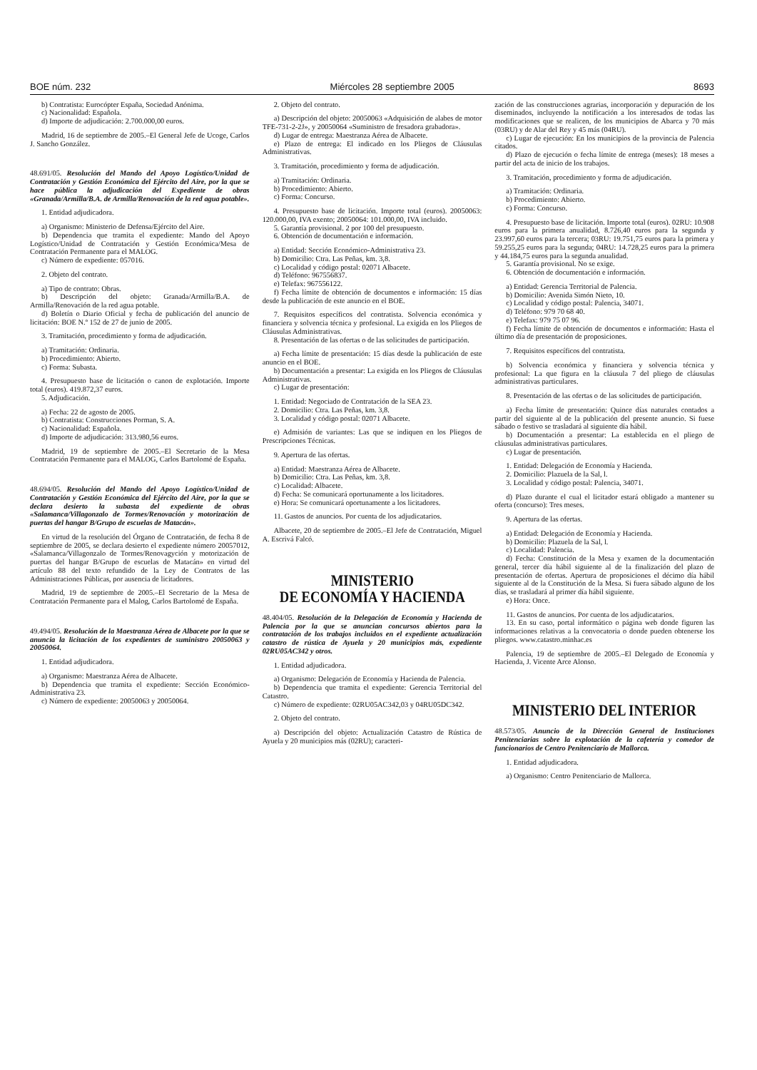BOE núm. 232 Miércoles 28 septiembre 2005 8693
b) Contratista: Eurocópter España, Sociedad Anónima.
c) Nacionalidad: Española.
d) Importe de adjudicación: 2.700.000,00 euros.
Madrid, 16 de septiembre de 2005.–El General Jefe de Ucoge, Carlos J. Sancho González.
48.691/05. Resolución del Mando del Apoyo Logístico/Unidad de Contratación y Gestión Económica del Ejército del Aire, por la que se hace pública la adjudicación del Expediente de obras «Granada/Armilla/B.A. de Armilla/Renovación de la red agua potable».
1. Entidad adjudicadora.
a) Organismo: Ministerio de Defensa/Ejército del Aire.
b) Dependencia que tramita el expediente: Mando del Apoyo Logístico/Unidad de Contratación y Gestión Económica/Mesa de Contratación Permanente para el MALOG.
c) Número de expediente: 057016.
2. Objeto del contrato.
a) Tipo de contrato: Obras.
b) Descripción del objeto: Granada/Armilla/B.A. de Armilla/Renovación de la red agua potable.
d) Boletín o Diario Oficial y fecha de publicación del anuncio de licitación: BOE N.º 152 de 27 de junio de 2005.
3. Tramitación, procedimiento y forma de adjudicación.
a) Tramitación: Ordinaria.
b) Procedimiento: Abierto.
c) Forma: Subasta.
4. Presupuesto base de licitación o canon de explotación. Importe total (euros). 419.872,37 euros.
5. Adjudicación.
a) Fecha: 22 de agosto de 2005.
b) Contratista: Construcciones Porman, S. A.
c) Nacionalidad: Española.
d) Importe de adjudicación: 313.980,56 euros.
Madrid, 19 de septiembre de 2005.–El Secretario de la Mesa Contratación Permanente para el MALOG, Carlos Bartolomé de España.
48.694/05. Resolución del Mando del Apoyo Logístico/Unidad de Contratación y Gestión Económica del Ejército del Aire, por la que se declara desierto la subasta del expediente de obras «Salamanca/Villagonzalo de Tormes/Renovación y motorización de puertas del hangar B/Grupo de escuelas de Matacán».
En virtud de la resolución del Órgano de Contratación, de fecha 8 de septiembre de 2005, se declara desierto el expediente número 20057012, «Salamanca/Villagonzalo de Tormes/Renovagyción y motorización de puertas del hangar B/Grupo de escuelas de Matacán» en virtud del artículo 88 del texto refundido de la Ley de Contratos de las Administraciones Públicas, por ausencia de licitadores.
Madrid, 19 de septiembre de 2005.–El Secretario de la Mesa de Contratación Permanente para el Malog, Carlos Bartolomé de España.
49.494/05. Resolución de la Maestranza Aérea de Albacete por la que se anuncia la licitación de los expedientes de suministro 20050063 y 20050064.
1. Entidad adjudicadora.
a) Organismo: Maestranza Aérea de Albacete.
b) Dependencia que tramita el expediente: Sección Económico-Administrativa 23.
c) Número de expediente: 20050063 y 20050064.
2. Objeto del contrato.
a) Descripción del objeto: 20050063 «Adquisición de alabes de motor TFE-731-2-2J», y 20050064 «Suministro de fresadora grabadora».
d) Lugar de entrega: Maestranza Aérea de Albacete.
e) Plazo de entrega: El indicado en los Pliegos de Cláusulas Administrativas.
3. Tramitación, procedimiento y forma de adjudicación.
a) Tramitación: Ordinaria.
b) Procedimiento: Abierto.
c) Forma: Concurso.
4. Presupuesto base de licitación. Importe total (euros). 20050063: 120.000,00, IVA exento; 20050064: 101.000,00, IVA incluido.
5. Garantía provisional. 2 por 100 del presupuesto.
6. Obtención de documentación e información.
a) Entidad: Sección Económico-Administrativa 23.
b) Domicilio: Ctra. Las Peñas, km. 3,8.
c) Localidad y código postal: 02071 Albacete.
d) Teléfono: 967556837.
e) Telefax: 967556122.
f) Fecha límite de obtención de documentos e información: 15 días desde la publicación de este anuncio en el BOE.
7. Requisitos específicos del contratista. Solvencia económica y financiera y solvencia técnica y profesional. La exigida en los Pliegos de Cláusulas Administrativas.
8. Presentación de las ofertas o de las solicitudes de participación.
a) Fecha límite de presentación: 15 días desde la publicación de este anuncio en el BOE.
b) Documentación a presentar: La exigida en los Pliegos de Cláusulas Administrativas.
c) Lugar de presentación:
1. Entidad: Negociado de Contratación de la SEA 23.
2. Domicilio: Ctra. Las Peñas, km. 3,8.
3. Localidad y código postal: 02071 Albacete.
e) Admisión de variantes: Las que se indiquen en los Pliegos de Prescripciones Técnicas.
9. Apertura de las ofertas.
a) Entidad: Maestranza Aérea de Albacete.
b) Domicilio: Ctra. Las Peñas, km. 3,8.
c) Localidad: Albacete.
d) Fecha: Se comunicará oportunamente a los licitadores.
e) Hora: Se comunicará oportunamente a los licitadores.
11. Gastos de anuncios. Por cuenta de los adjudicatarios.
Albacete, 20 de septiembre de 2005.–El Jefe de Contratación, Miguel A. Escrivá Falcó.
MINISTERIO
DE ECONOMÍA Y HACIENDA
48.404/05. Resolución de la Delegación de Economía y Hacienda de Palencia por la que se anuncian concursos abiertos para la contratación de los trabajos incluidos en el expediente actualización catastro de rústica de Ayuela y 20 municipios más, expediente 02RU05AC342 y otros.
1. Entidad adjudicadora.
a) Organismo: Delegación de Economía y Hacienda de Palencia.
b) Dependencia que tramita el expediente: Gerencia Territorial del Catastro.
c) Número de expediente: 02RU05AC342,03 y 04RU05DC342.
2. Objeto del contrato.
a) Descripción del objeto: Actualización Catastro de Rústica de Ayuela y 20 municipios más (02RU); caracteri-
zación de las construcciones agrarias, incorporación y depuración de los diseminados, incluyendo la notificación a los interesados de todas las modificaciones que se realicen, de los municipios de Abarca y 70 más (03RU) y de Alar del Rey y 45 más (04RU).
c) Lugar de ejecución: En los municipios de la provincia de Palencia citados.
d) Plazo de ejecución o fecha límite de entrega (meses): 18 meses a partir del acta de inicio de los trabajos.
3. Tramitación, procedimiento y forma de adjudicación.
a) Tramitación: Ordinaria.
b) Procedimiento: Abierto.
c) Forma: Concurso.
4. Presupuesto base de licitación. Importe total (euros). 02RU: 10.908 euros para la primera anualidad, 8.726,40 euros para la segunda y 23.997,60 euros para la tercera; 03RU: 19.751,75 euros para la primera y 59.255,25 euros para la segunda; 04RU: 14.728,25 euros para la primera y 44.184,75 euros para la segunda anualidad.
5. Garantía provisional. No se exige.
6. Obtención de documentación e información.
a) Entidad: Gerencia Territorial de Palencia.
b) Domicilio: Avenida Simón Nieto, 10.
c) Localidad y código postal: Palencia, 34071.
d) Teléfono: 979 70 68 40.
e) Telefax: 979 75 07 96.
f) Fecha límite de obtención de documentos e información: Hasta el último día de presentación de proposiciones.
7. Requisitos específicos del contratista.
b) Solvencia económica y financiera y solvencia técnica y profesional: La que figura en la cláusula 7 del pliego de cláusulas administrativas particulares.
8. Presentación de las ofertas o de las solicitudes de participación.
a) Fecha límite de presentación: Quince días naturales contados a partir del siguiente al de la publicación del presente anuncio. Si fuese sábado o festivo se trasladará al siguiente día hábil.
b) Documentación a presentar: La establecida en el pliego de cláusulas administrativas particulares.
c) Lugar de presentación.
1. Entidad: Delegación de Economía y Hacienda.
2. Domicilio: Plazuela de la Sal, l.
3. Localidad y código postal: Palencia, 34071.
d) Plazo durante el cual el licitador estará obligado a mantener su oferta (concurso): Tres meses.
9. Apertura de las ofertas.
a) Entidad: Delegación de Economía y Hacienda.
b) Domicilio: Plazuela de la Sal, l.
c) Localidad: Palencia.
d) Fecha: Constitución de la Mesa y examen de la documentación general, tercer día hábil siguiente al de la finalización del plazo de presentación de ofertas. Apertura de proposiciones el décimo día hábil siguiente al de la Constitución de la Mesa. Si fuera sábado alguno de los días, se trasladará al primer día hábil siguiente.
e) Hora: Once.
11. Gastos de anuncios. Por cuenta de los adjudicatarios.
13. En su caso, portal informático o página web donde figuren las informaciones relativas a la convocatoria o donde pueden obtenerse los pliegos. www.catastro.minhac.es
Palencia, 19 de septiembre de 2005.–El Delegado de Economía y Hacienda, J. Vicente Arce Alonso.
MINISTERIO DEL INTERIOR
48.573/05. Anuncio de la Dirección General de Instituciones Penitenciarias sobre la explotación de la cafetería y comedor de funcionarios de Centro Penitenciario de Mallorca.
1. Entidad adjudicadora.
a) Organismo: Centro Penitenciario de Mallorca.